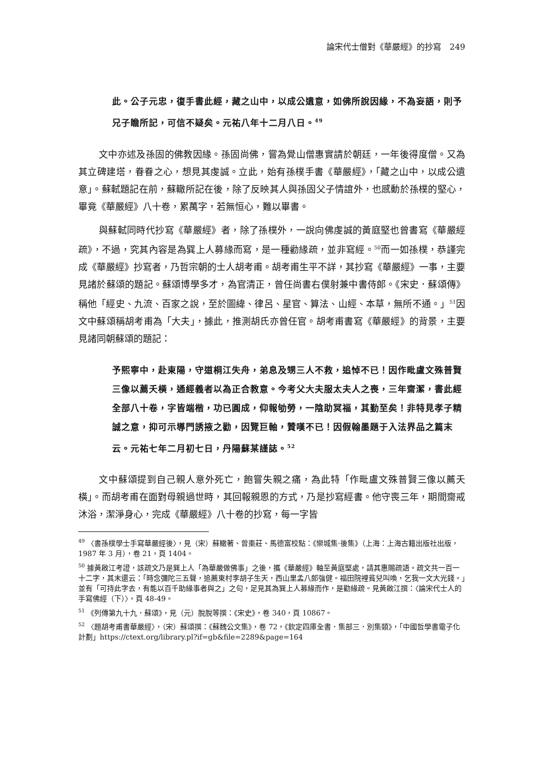論宋代士僧對《華嚴經》的抄寫　249
此。公子元忠，復手書此經，藏之山中，以成公遺意，如佛所說因緣，不為妄語，則予兄子瞻所記，可信不疑矣。元祐八年十二月八日。<sup>49</sup>
文中亦述及孫固的佛教因緣。孫固尚佛，嘗為覺山僧惠實請於朝廷，一年後得度僧。又為其立碑建塔，眷眷之心，想見其虔誠。立此，始有孫樸手書《華嚴經》，「藏之山中，以成公遺意」。蘇軾題記在前，蘇轍所記在後，除了反映其人與孫固父子情誼外，也感動於孫樸的堅心，畢竟《華嚴經》八十卷，累萬字，若無恒心，難以畢書。
與蘇軾同時代抄寫《華嚴經》者，除了孫樸外，一說向佛虔誠的黃庭堅也曾書寫《華嚴經疏》，不過，究其內容是為巽上人募緣而寫，是一種勸緣疏，並非寫經。<sup>50</sup>而一如孫樸，恭謹完成《華嚴經》抄寫者，乃哲宗朝的士人胡考甫。胡考甫生平不詳，其抄寫《華嚴經》一事，主要見諸於蘇頌的題記。蘇頌博學多才，為官清正，曾任尚書右僕射兼中書侍郎。《宋史．蘇頌傳》稱他「經史、九流、百家之說，至於圖緯、律呂、星官、算法、山經、本草，無所不通。」<sup>51</sup>因文中蘇頌稱胡考甫為「大夫」，據此，推測胡氏亦曾任官。胡考甫書寫《華嚴經》的背景，主要見諸同朝蘇頌的題記：
予熙寧中，赴東陽，守道桐江失舟，弟息及甥三人不救，追悼不已！因作毗盧文殊普賢三像以薦夭橫，通經義者以為正合教意。今考父大夫服太夫人之喪，三年齋潔，書此經全部八十卷，字皆端楷，功已圓成，仰報劬勞，一陰助冥福，其勤至矣！非特見孝子精誠之意，抑可示導門誘掖之勸，因覽巨軸，贊嘆不已！因假翰墨題于入法界品之篇末云。元祐七年二月初七日，丹陽蘇某謹誌。<sup>52</sup>
文中蘇頌提到自己親人意外死亡，飽嘗失親之痛，為此特「作毗盧文殊普賢三像以薦夭橫」。而胡考甫在面對母親過世時，其回報親恩的方式，乃是抄寫經書。他守喪三年，期間齋戒沐浴，潔淨身心，完成《華嚴經》八十卷的抄寫，每一字皆
<sup>49</sup> 〈書孫樸學士手寫華嚴經後〉，見（宋）蘇轍著、曾棗莊、馬德富校點：《欒城集·後集》（上海：上海古籍出版社出版，1987 年 3 月），卷 21，頁 1404。
<sup>50</sup> 據黃啟江考證，該疏文乃是巽上人「為華嚴做佛事」之後，攜《華嚴經》軸至黃庭堅處，請其惠賜疏語。疏文共一百一十二字，其末還云：「時念彌陀三五聲，追薦東村李胡子生天，西山里孟八郎強健。福田院裡貧兒叫喚，乞我一文大光錢。」並有「可持此字去，有能以百千助緣事者與之」之句，足見其為巽上人募緣而作，是勸緣疏。見黃啟江撰：〈論宋代士人的手寫佛經（下）〉，頁 48-49。
<sup>51</sup> 《列傳第九十九．蘇頌》，見（元）脫脫等撰：《宋史》，卷 340，頁 10867。
<sup>52</sup> 〈題胡考甫書華嚴經〉，（宋）蘇頌撰：《蘇魏公文集》，卷 72，《欽定四庫全書．集部三．別集類》，「中國哲學書電子化計劃」https://ctext.org/library.pl?if=gb&file=2289&page=164